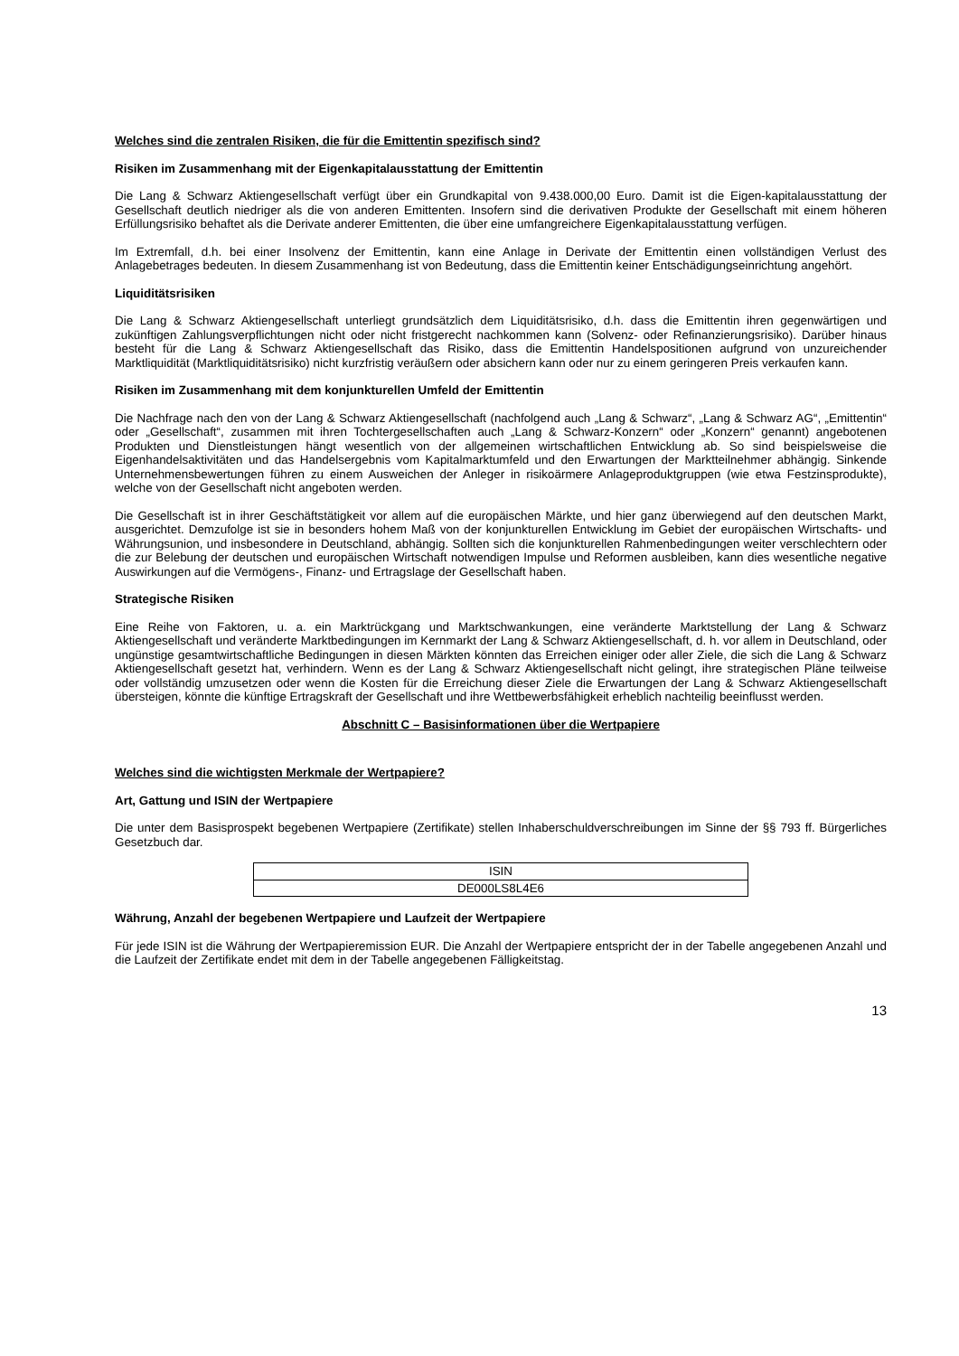Welches sind die zentralen Risiken, die für die Emittentin spezifisch sind?
Risiken im Zusammenhang mit der Eigenkapitalausstattung der Emittentin
Die Lang & Schwarz Aktiengesellschaft verfügt über ein Grundkapital von 9.438.000,00 Euro. Damit ist die Eigen-kapitalausstattung der Gesellschaft deutlich niedriger als die von anderen Emittenten. Insofern sind die derivativen Produkte der Gesellschaft mit einem höheren Erfüllungsrisiko behaftet als die Derivate anderer Emittenten, die über eine umfangreichere Eigenkapitalausstattung verfügen.
Im Extremfall, d.h. bei einer Insolvenz der Emittentin, kann eine Anlage in Derivate der Emittentin einen vollständigen Verlust des Anlagebetrages bedeuten. In diesem Zusammenhang ist von Bedeutung, dass die Emittentin keiner Entschädigungseinrichtung angehört.
Liquiditätsrisiken
Die Lang & Schwarz Aktiengesellschaft unterliegt grundsätzlich dem Liquiditätsrisiko, d.h. dass die Emittentin ihren gegenwärtigen und zukünftigen Zahlungsverpflichtungen nicht oder nicht fristgerecht nachkommen kann (Solvenz- oder Refinanzierungsrisiko). Darüber hinaus besteht für die Lang & Schwarz Aktiengesellschaft das Risiko, dass die Emittentin Handelspositionen aufgrund von unzureichender Marktliquidität (Marktliquiditätsrisiko) nicht kurzfristig veräußern oder absichern kann oder nur zu einem geringeren Preis verkaufen kann.
Risiken im Zusammenhang mit dem konjunkturellen Umfeld der Emittentin
Die Nachfrage nach den von der Lang & Schwarz Aktiengesellschaft (nachfolgend auch „Lang & Schwarz“, „Lang & Schwarz AG“, „Emittentin“ oder „Gesellschaft“, zusammen mit ihren Tochtergesellschaften auch „Lang & Schwarz-Konzern“ oder „Konzern“ genannt) angebotenen Produkten und Dienstleistungen hängt wesentlich von der allgemeinen wirtschaftlichen Entwicklung ab. So sind beispielsweise die Eigenhandelsaktivitäten und das Handelsergebnis vom Kapitalmarktumfeld und den Erwartungen der Marktteilnehmer abhängig. Sinkende Unternehmensbewertungen führen zu einem Ausweichen der Anleger in risikoärmere Anlageproduktgruppen (wie etwa Festzinsprodukte), welche von der Gesellschaft nicht angeboten werden.
Die Gesellschaft ist in ihrer Geschäftstätigkeit vor allem auf die europäischen Märkte, und hier ganz überwiegend auf den deutschen Markt, ausgerichtet. Demzufolge ist sie in besonders hohem Maß von der konjunkturellen Entwicklung im Gebiet der europäischen Wirtschafts- und Währungsunion, und insbesondere in Deutschland, abhängig. Sollten sich die konjunkturellen Rahmenbedingungen weiter verschlechtern oder die zur Belebung der deutschen und europäischen Wirtschaft notwendigen Impulse und Reformen ausbleiben, kann dies wesentliche negative Auswirkungen auf die Vermögens-, Finanz- und Ertragslage der Gesellschaft haben.
Strategische Risiken
Eine Reihe von Faktoren, u. a. ein Marktrückgang und Marktschwankungen, eine veränderte Marktstellung der Lang & Schwarz Aktiengesellschaft und veränderte Marktbedingungen im Kernmarkt der Lang & Schwarz Aktiengesellschaft, d. h. vor allem in Deutschland, oder ungünstige gesamtwirtschaftliche Bedingungen in diesen Märkten könnten das Erreichen einiger oder aller Ziele, die sich die Lang & Schwarz Aktiengesellschaft gesetzt hat, verhindern. Wenn es der Lang & Schwarz Aktiengesellschaft nicht gelingt, ihre strategischen Pläne teilweise oder vollständig umzusetzen oder wenn die Kosten für die Erreichung dieser Ziele die Erwartungen der Lang & Schwarz Aktiengesellschaft übersteigen, könnte die künftige Ertragskraft der Gesellschaft und ihre Wettbewerbsfähigkeit erheblich nachteilig beeinflusst werden.
Abschnitt C – Basisinformationen über die Wertpapiere
Welches sind die wichtigsten Merkmale der Wertpapiere?
Art, Gattung und ISIN der Wertpapiere
Die unter dem Basisprospekt begebenen Wertpapiere (Zertifikate) stellen Inhaberschuldverschreibungen im Sinne der §§ 793 ff. Bürgerliches Gesetzbuch dar.
| ISIN |
| DE000LS8L4E6 |
Währung, Anzahl der begebenen Wertpapiere und Laufzeit der Wertpapiere
Für jede ISIN ist die Währung der Wertpapieremission EUR. Die Anzahl der Wertpapiere entspricht der in der Tabelle angegebenen Anzahl und die Laufzeit der Zertifikate endet mit dem in der Tabelle angegebenen Fälligkeitstag.
13